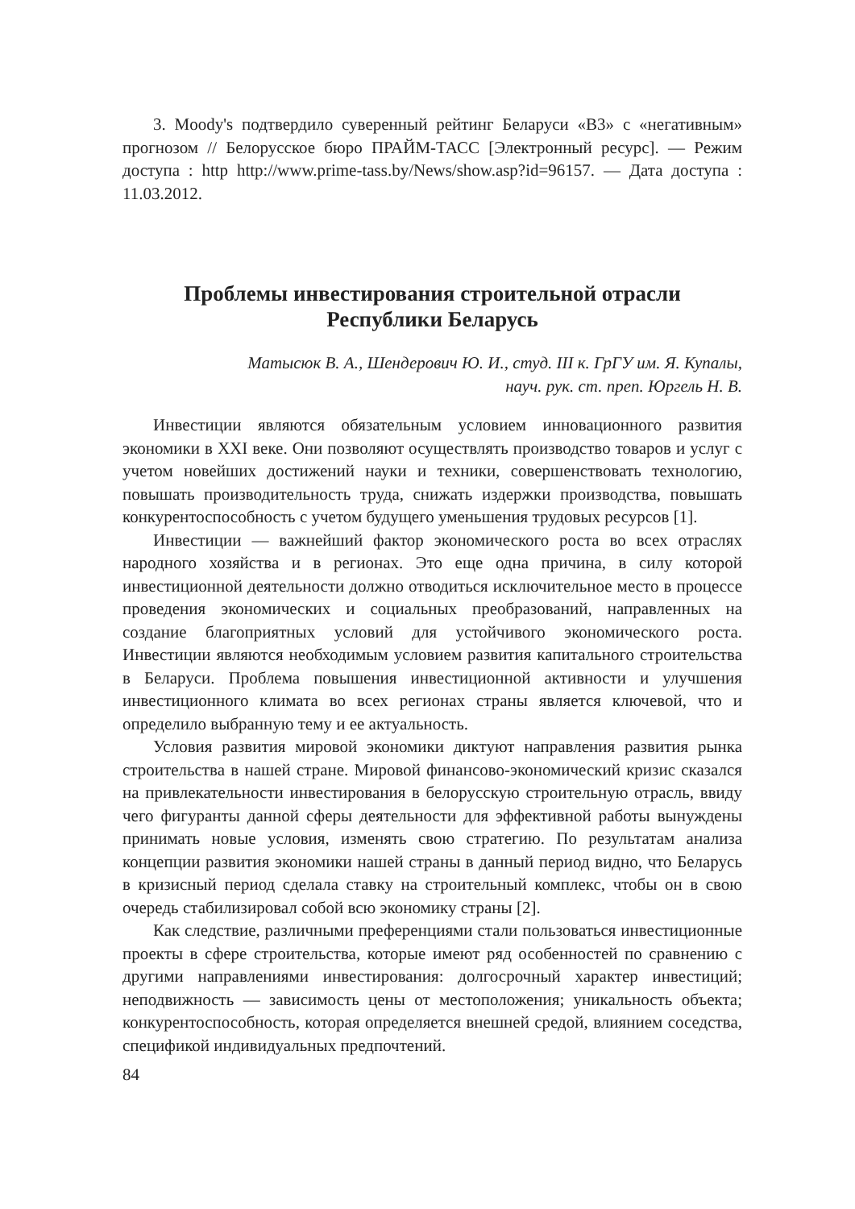3. Moody's подтвердило суверенный рейтинг Беларуси «B3» с «негативным» прогнозом // Белорусское бюро ПРАЙМ-ТАСС [Электронный ресурс]. — Режим доступа : http http://www.prime-tass.by/News/show.asp?id=96157. — Дата доступа : 11.03.2012.
Проблемы инвестирования строительной отрасли
Республики Беларусь
Матысюк В. А., Шендерович Ю. И., студ. III к. ГрГУ им. Я. Купалы,
науч. рук. ст. преп. Юргель Н. В.
Инвестиции являются обязательным условием инновационного развития экономики в XXI веке. Они позволяют осуществлять производство товаров и услуг с учетом новейших достижений науки и техники, совершенствовать технологию, повышать производительность труда, снижать издержки производства, повышать конкурентоспособность с учетом будущего уменьшения трудовых ресурсов [1].
Инвестиции — важнейший фактор экономического роста во всех отраслях народного хозяйства и в регионах. Это еще одна причина, в силу которой инвестиционной деятельности должно отводиться исключительное место в процессе проведения экономических и социальных преобразований, направленных на создание благоприятных условий для устойчивого экономического роста. Инвестиции являются необходимым условием развития капитального строительства в Беларуси. Проблема повышения инвестиционной активности и улучшения инвестиционного климата во всех регионах страны является ключевой, что и определило выбранную тему и ее актуальность.
Условия развития мировой экономики диктуют направления развития рынка строительства в нашей стране. Мировой финансово-экономический кризис сказался на привлекательности инвестирования в белорусскую строительную отрасль, ввиду чего фигуранты данной сферы деятельности для эффективной работы вынуждены принимать новые условия, изменять свою стратегию. По результатам анализа концепции развития экономики нашей страны в данный период видно, что Беларусь в кризисный период сделала ставку на строительный комплекс, чтобы он в свою очередь стабилизировал собой всю экономику страны [2].
Как следствие, различными преференциями стали пользоваться инвестиционные проекты в сфере строительства, которые имеют ряд особенностей по сравнению с другими направлениями инвестирования: долгосрочный характер инвестиций; неподвижность — зависимость цены от местоположения; уникальность объекта; конкурентоспособность, которая определяется внешней средой, влиянием соседства, спецификой индивидуальных предпочтений.
84